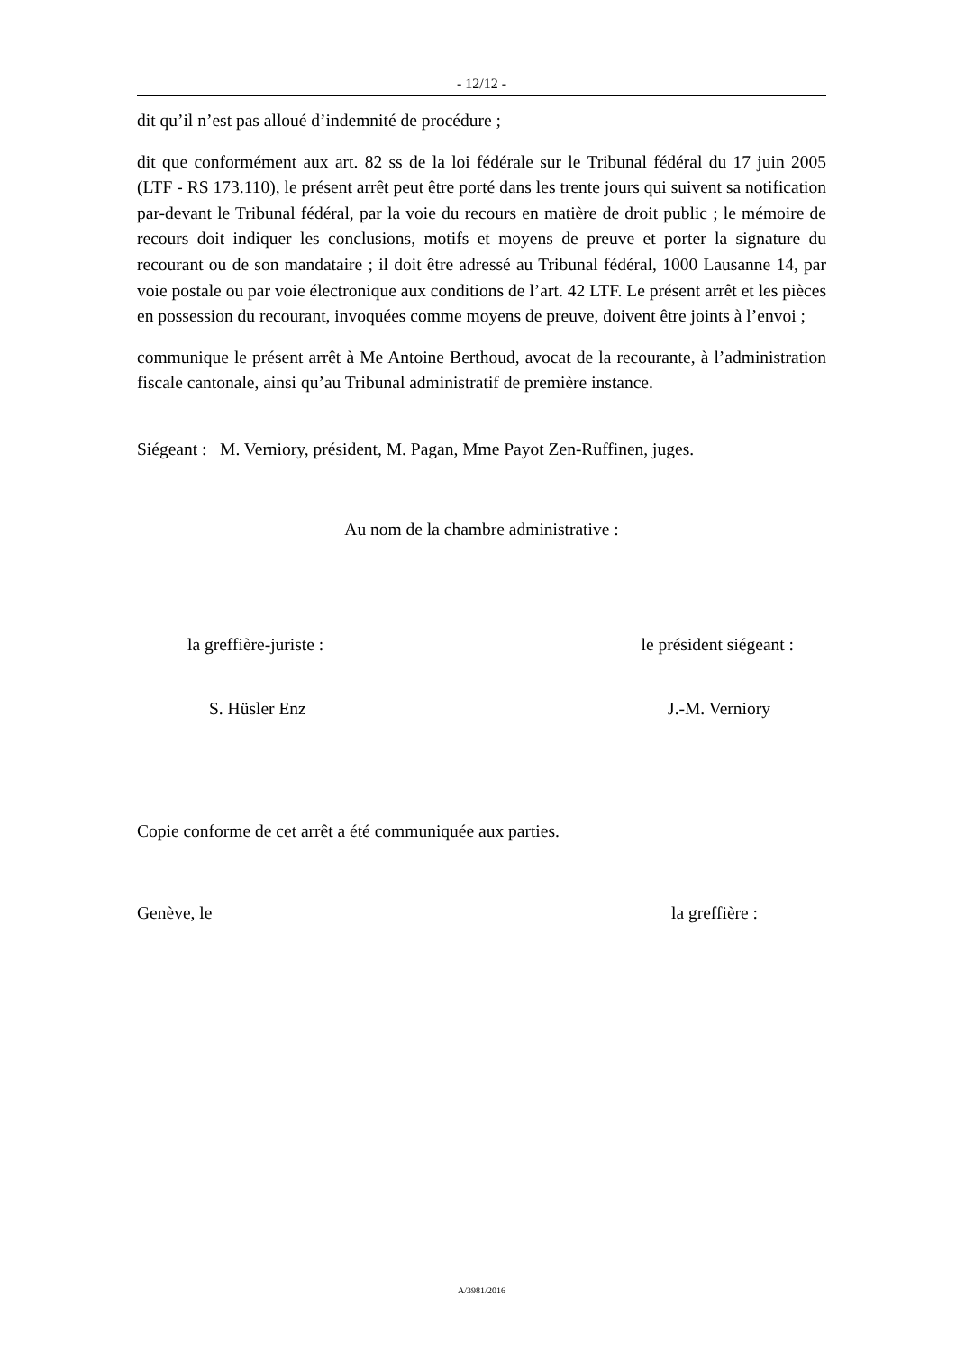- 12/12 -
dit qu’il n’est pas alloué d’indemnité de procédure ;
dit que conformément aux art. 82 ss de la loi fédérale sur le Tribunal fédéral du 17 juin 2005 (LTF - RS 173.110), le présent arrêt peut être porté dans les trente jours qui suivent sa notification par-devant le Tribunal fédéral, par la voie du recours en matière de droit public ; le mémoire de recours doit indiquer les conclusions, motifs et moyens de preuve et porter la signature du recourant ou de son mandataire ; il doit être adressé au Tribunal fédéral, 1000 Lausanne 14, par voie postale ou par voie électronique aux conditions de l’art. 42 LTF. Le présent arrêt et les pièces en possession du recourant, invoquées comme moyens de preuve, doivent être joints à l’envoi ;
communique le présent arrêt à Me Antoine Berthoud, avocat de la recourante, à l’administration fiscale cantonale, ainsi qu’au Tribunal administratif de première instance.
Siégeant : M. Verniory, président, M. Pagan, Mme Payot Zen-Ruffinen, juges.
Au nom de la chambre administrative :
la greffière-juriste : le président siégeant :
S. Hüsler Enz J.-M. Verniory
Copie conforme de cet arrêt a été communiquée aux parties.
Genève, le la greffière :
A/3981/2016